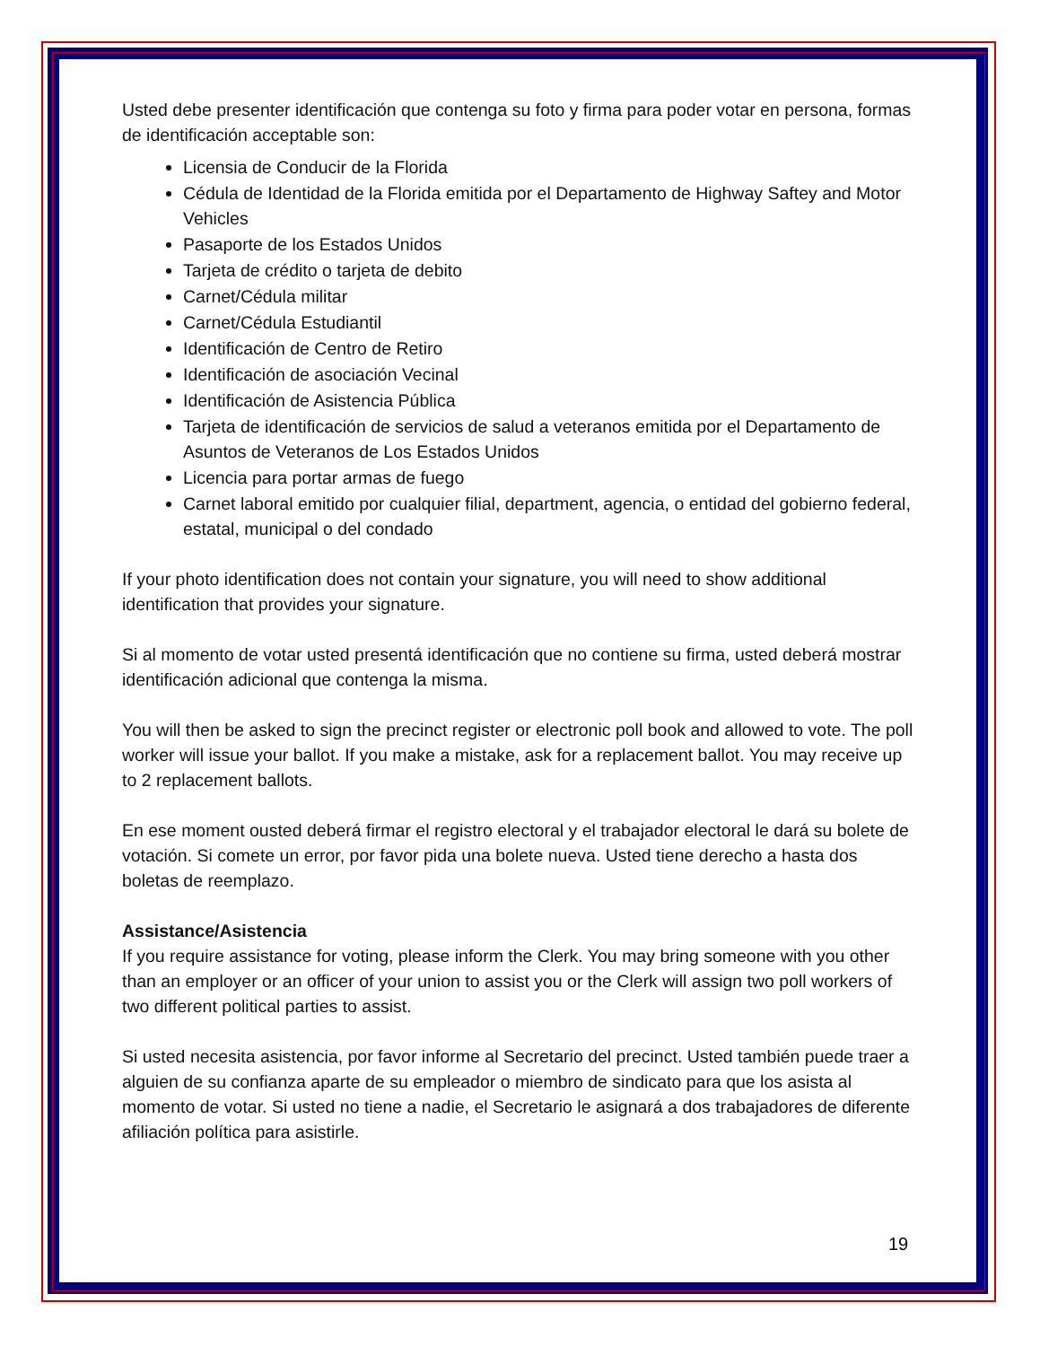Usted debe presenter identificación que contenga su foto y firma para poder votar en persona, formas de identificación acceptable son:
Licensia de Conducir de la Florida
Cédula de Identidad de la Florida emitida por el Departamento de Highway Saftey and Motor Vehicles
Pasaporte de los Estados Unidos
Tarjeta de crédito o tarjeta de debito
Carnet/Cédula militar
Carnet/Cédula Estudiantil
Identificación de Centro de Retiro
Identificación de asociación Vecinal
Identificación de Asistencia Pública
Tarjeta de identificación de servicios de salud a veteranos emitida por el Departamento de Asuntos de Veteranos de Los Estados Unidos
Licencia para portar armas de fuego
Carnet laboral emitido por cualquier filial, department, agencia, o entidad del gobierno federal, estatal, municipal o del condado
If your photo identification does not contain your signature, you will need to show additional identification that provides your signature.
Si al momento de votar usted presentá identificación que no contiene su firma, usted deberá mostrar identificación adicional que contenga la misma.
You will then be asked to sign the precinct register or electronic poll book and allowed to vote. The poll worker will issue your ballot. If you make a mistake, ask for a replacement ballot. You may receive up to 2 replacement ballots.
En ese moment ousted deberá firmar el registro electoral y el trabajador electoral le dará su bolete de votación. Si comete un error, por favor pida una bolete nueva. Usted tiene derecho a hasta dos boletas de reemplazo.
Assistance/Asistencia
If you require assistance for voting, please inform the Clerk. You may bring someone with you other than an employer or an officer of your union to assist you or the Clerk will assign two poll workers of two different political parties to assist.
Si usted necesita asistencia, por favor informe al Secretario del precinct. Usted también puede traer a alguien de su confianza aparte de su empleador o miembro de sindicato para que los asista al momento de votar. Si usted no tiene a nadie, el Secretario le asignará a dos trabajadores de diferente afiliación política para asistirle.
19